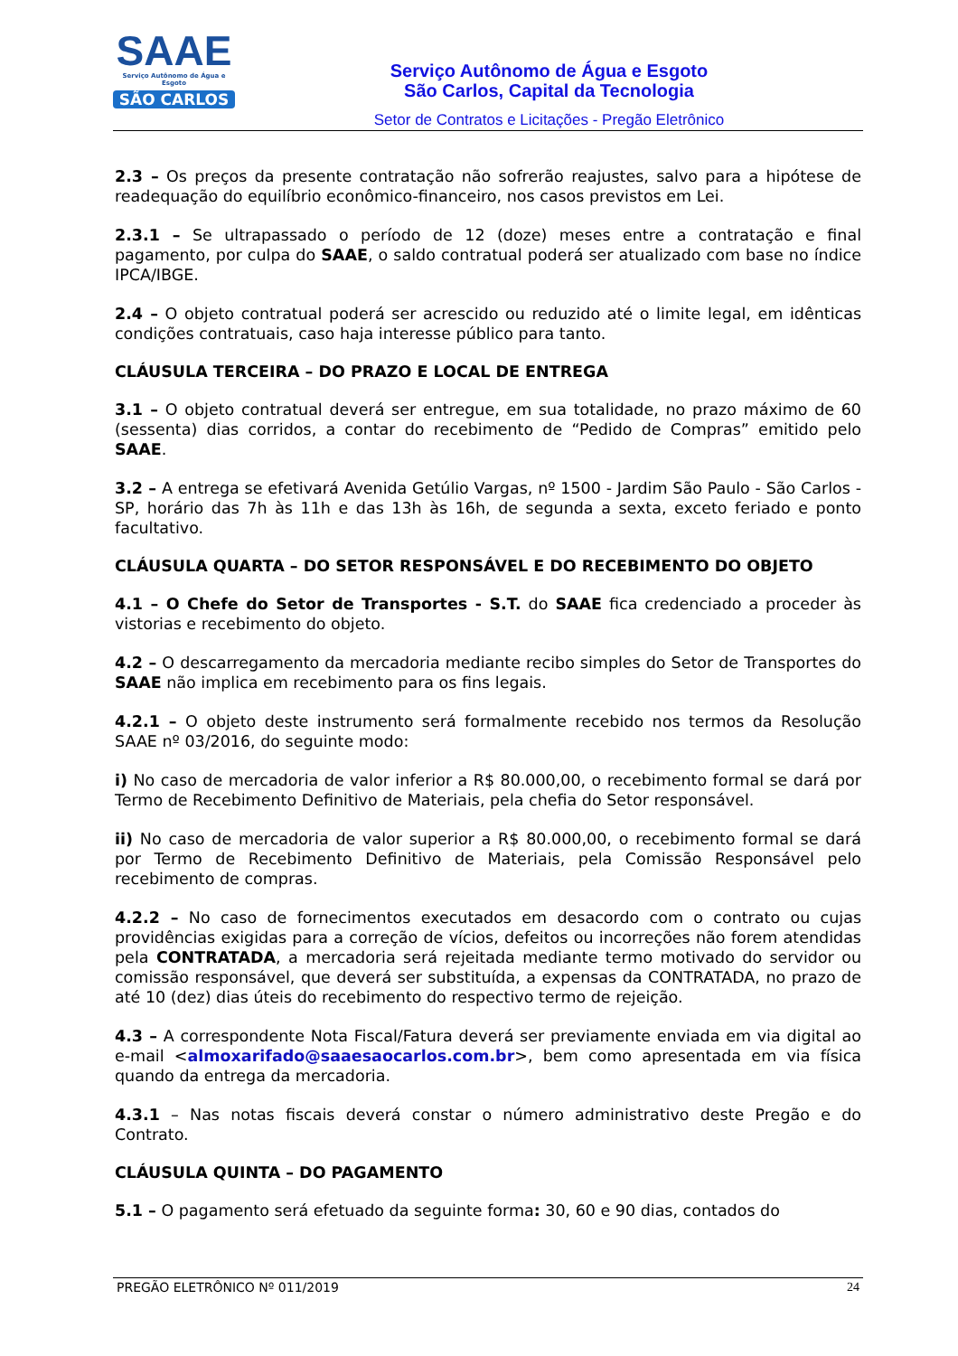SAAE
Serviço Autônomo de Água e Esgoto
SÃO CARLOS
Serviço Autônomo de Água e Esgoto
São Carlos, Capital da Tecnologia
Setor de Contratos e Licitações - Pregão Eletrônico
2.3 – Os preços da presente contratação não sofrerão reajustes, salvo para a hipótese de readequação do equilíbrio econômico-financeiro, nos casos previstos em Lei.
2.3.1 – Se ultrapassado o período de 12 (doze) meses entre a contratação e final pagamento, por culpa do SAAE, o saldo contratual poderá ser atualizado com base no índice IPCA/IBGE.
2.4 – O objeto contratual poderá ser acrescido ou reduzido até o limite legal, em idênticas condições contratuais, caso haja interesse público para tanto.
CLÁUSULA TERCEIRA – DO PRAZO E LOCAL DE ENTREGA
3.1 – O objeto contratual deverá ser entregue, em sua totalidade, no prazo máximo de 60 (sessenta) dias corridos, a contar do recebimento de “Pedido de Compras” emitido pelo SAAE.
3.2 – A entrega se efetivará Avenida Getúlio Vargas, nº 1500 - Jardim São Paulo - São Carlos - SP, horário das 7h às 11h e das 13h às 16h, de segunda a sexta, exceto feriado e ponto facultativo.
CLÁUSULA QUARTA – DO SETOR RESPONSÁVEL E DO RECEBIMENTO DO OBJETO
4.1 – O Chefe do Setor de Transportes - S.T. do SAAE fica credenciado a proceder às vistorias e recebimento do objeto.
4.2 – O descarregamento da mercadoria mediante recibo simples do Setor de Transportes do SAAE não implica em recebimento para os fins legais.
4.2.1 – O objeto deste instrumento será formalmente recebido nos termos da Resolução SAAE nº 03/2016, do seguinte modo:
i) No caso de mercadoria de valor inferior a R$ 80.000,00, o recebimento formal se dará por Termo de Recebimento Definitivo de Materiais, pela chefia do Setor responsável.
ii) No caso de mercadoria de valor superior a R$ 80.000,00, o recebimento formal se dará por Termo de Recebimento Definitivo de Materiais, pela Comissão Responsável pelo recebimento de compras.
4.2.2 – No caso de fornecimentos executados em desacordo com o contrato ou cujas providências exigidas para a correção de vícios, defeitos ou incorreções não forem atendidas pela CONTRATADA, a mercadoria será rejeitada mediante termo motivado do servidor ou comissão responsável, que deverá ser substituída, a expensas da CONTRATADA, no prazo de até 10 (dez) dias úteis do recebimento do respectivo termo de rejeição.
4.3 – A correspondente Nota Fiscal/Fatura deverá ser previamente enviada em via digital ao e-mail <almoxarifado@saaesaocarlos.com.br>, bem como apresentada em via física quando da entrega da mercadoria.
4.3.1 – Nas notas fiscais deverá constar o número administrativo deste Pregão e do Contrato.
CLÁUSULA QUINTA – DO PAGAMENTO
5.1 – O pagamento será efetuado da seguinte forma: 30, 60 e 90 dias, contados do
PREGÃO ELETRÔNICO Nº 011/2019 24